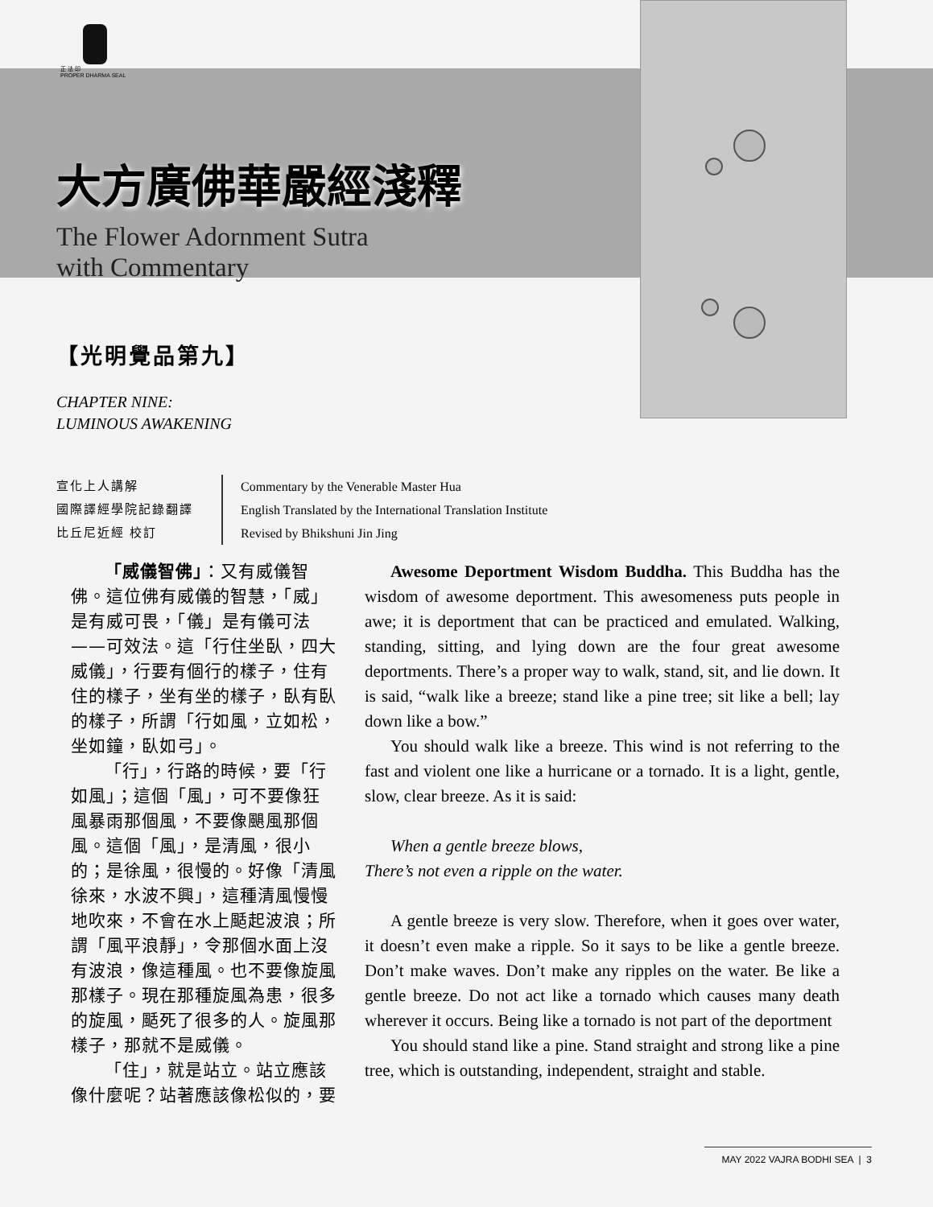正 法 印
PROPER DHARMA SEAL
大方廣佛華嚴經淺釋
The Flower Adornment Sutra
with Commentary
【光明覺品第九】
CHAPTER NINE:
LUMINOUS AWAKENING
宣化上人講解
國際譯經學院記錄翻譯
比丘尼近經 校訂
Commentary by the Venerable Master Hua
English Translated by the International Translation Institute
Revised by Bhikshuni Jin Jing
「威儀智佛」：又有威儀智佛。這位佛有威儀的智慧，「威」是有威可畏，「儀」是有儀可法——可效法。這「行住坐臥，四大威儀」，行要有個行的樣子，住有住的樣子，坐有坐的樣子，臥有臥的樣子，所謂「行如風，立如松，坐如鐘，臥如弓」。
「行」，行路的時候，要「行如風」；這個「風」，可不要像狂風暴雨那個風，不要像颶風那個風。這個「風」，是清風，很小的；是徐風，很慢的。好像「清風徐來，水波不興」，這種清風慢慢地吹來，不會在水上颳起波浪；所謂「風平浪靜」，令那個水面上沒有波浪，像這種風。也不要像旋風那樣子。現在那種旋風為患，很多的旋風，颳死了很多的人。旋風那樣子，那就不是威儀。
「住」，就是站立。站立應該像什麼呢？站著應該像松似的，要
Awesome Deportment Wisdom Buddha. This Buddha has the wisdom of awesome deportment. This awesomeness puts people in awe; it is deportment that can be practiced and emulated. Walking, standing, sitting, and lying down are the four great awesome deportments. There’s a proper way to walk, stand, sit, and lie down. It is said, “walk like a breeze; stand like a pine tree; sit like a bell; lay down like a bow.”
You should walk like a breeze. This wind is not referring to the fast and violent one like a hurricane or a tornado. It is a light, gentle, slow, clear breeze. As it is said:
When a gentle breeze blows,
There’s not even a ripple on the water.
A gentle breeze is very slow. Therefore, when it goes over water, it doesn’t even make a ripple. So it says to be like a gentle breeze. Don’t make waves. Don’t make any ripples on the water. Be like a gentle breeze. Do not act like a tornado which causes many death wherever it occurs. Being like a tornado is not part of the deportment
You should stand like a pine. Stand straight and strong like a pine tree, which is outstanding, independent, straight and stable.
MAY 2022 VAJRA BODHI SEA | 3